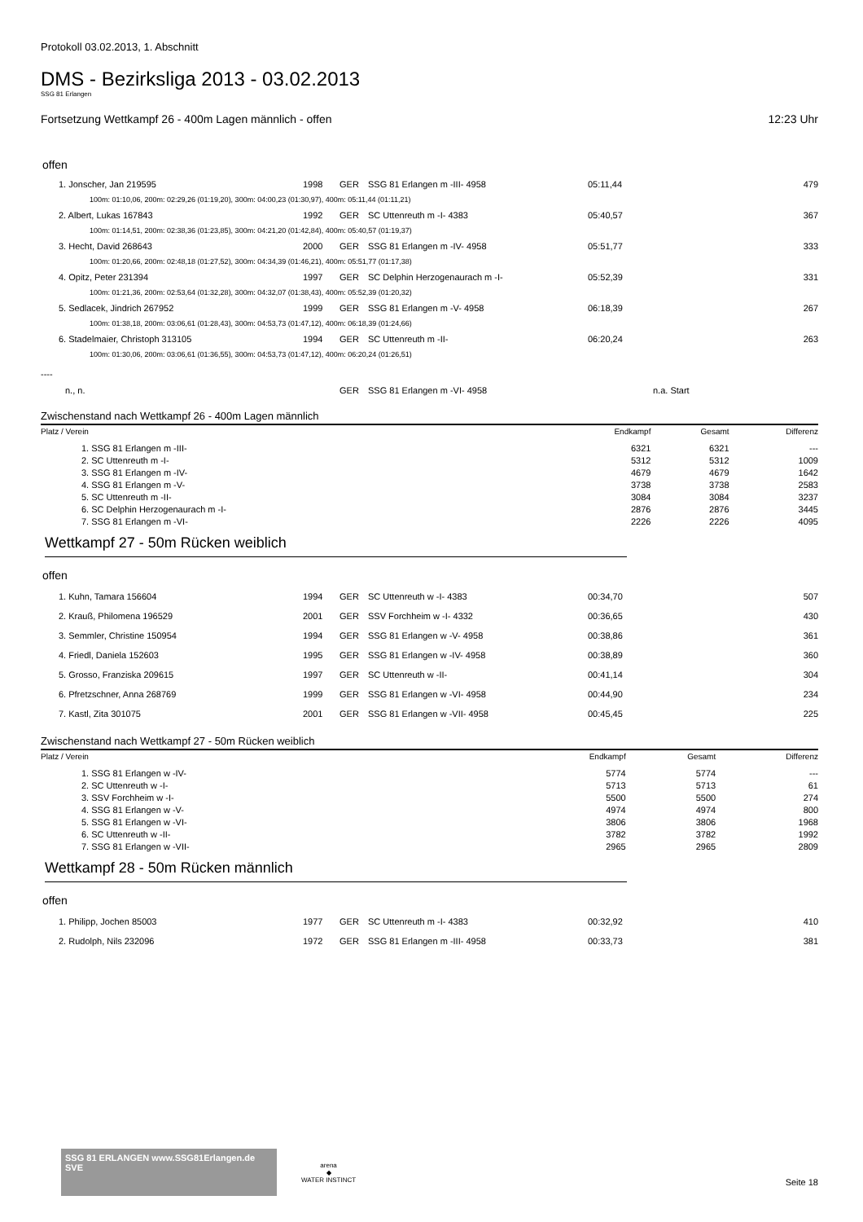Protokoll 03.02.2013, 1. Abschnitt
DMS - Bezirksliga 2013 - 03.02.2013
SSG 81 Erlangen
Fortsetzung Wettkampf 26 - 400m Lagen männlich - offen 12:23 Uhr
offen
| 1. Jonscher, Jan 219595 | 1998 | GER | SSG 81 Erlangen m -III- 4958 | 05:11,44 | | 479 |
| 100m: 01:10,06, 200m: 02:29,26 (01:19,20), 300m: 04:00,23 (01:30,97), 400m: 05:11,44 (01:11,21) | | | | | | |
| 2. Albert, Lukas 167843 | 1992 | GER | SC Uttenreuth m -I- 4383 | 05:40,57 | | 367 |
| 100m: 01:14,51, 200m: 02:38,36 (01:23,85), 300m: 04:21,20 (01:42,84), 400m: 05:40,57 (01:19,37) | | | | | | |
| 3. Hecht, David 268643 | 2000 | GER | SSG 81 Erlangen m -IV- 4958 | 05:51,77 | | 333 |
| 100m: 01:20,66, 200m: 02:48,18 (01:27,52), 300m: 04:34,39 (01:46,21), 400m: 05:51,77 (01:17,38) | | | | | | |
| 4. Opitz, Peter 231394 | 1997 | GER | SC Delphin Herzogenaurach m -I- | 05:52,39 | | 331 |
| 100m: 01:21,36, 200m: 02:53,64 (01:32,28), 300m: 04:32,07 (01:38,43), 400m: 05:52,39 (01:20,32) | | | | | | |
| 5. Sedlacek, Jindrich 267952 | 1999 | GER | SSG 81 Erlangen m -V- 4958 | 06:18,39 | | 267 |
| 100m: 01:38,18, 200m: 03:06,61 (01:28,43), 300m: 04:53,73 (01:47,12), 400m: 06:18,39 (01:24,66) | | | | | | |
| 6. Stadelmaier, Christoph 313105 | 1994 | GER | SC Uttenreuth m -II- | 06:20,24 | | 263 |
| 100m: 01:30,06, 200m: 03:06,61 (01:36,55), 300m: 04:53,73 (01:47,12), 400m: 06:20,24 (01:26,51) | | | | | | |
| ---- | | | | | | |
| n., n. | | GER | SSG 81 Erlangen m -VI- 4958 | | n.a. Start | |
Zwischenstand nach Wettkampf 26 - 400m Lagen männlich
| Platz / Verein | Endkampf | Gesamt | Differenz |
| --- | --- | --- | --- |
| 1. SSG 81 Erlangen m -III- | 6321 | 6321 | --- |
| 2. SC Uttenreuth m -I- | 5312 | 5312 | 1009 |
| 3. SSG 81 Erlangen m -IV- | 4679 | 4679 | 1642 |
| 4. SSG 81 Erlangen m -V- | 3738 | 3738 | 2583 |
| 5. SC Uttenreuth m -II- | 3084 | 3084 | 3237 |
| 6. SC Delphin Herzogenaurach m -I- | 2876 | 2876 | 3445 |
| 7. SSG 81 Erlangen m -VI- | 2226 | 2226 | 4095 |
Wettkampf 27 - 50m Rücken weiblich
offen
| 1. Kuhn, Tamara 156604 | 1994 | GER | SC Uttenreuth w -I- 4383 | 00:34,70 | | 507 |
| 2. Krauß, Philomena 196529 | 2001 | GER | SSV Forchheim w -I- 4332 | 00:36,65 | | 430 |
| 3. Semmler, Christine 150954 | 1994 | GER | SSG 81 Erlangen w -V- 4958 | 00:38,86 | | 361 |
| 4. Friedl, Daniela 152603 | 1995 | GER | SSG 81 Erlangen w -IV- 4958 | 00:38,89 | | 360 |
| 5. Grosso, Franziska 209615 | 1997 | GER | SC Uttenreuth w -II- | 00:41,14 | | 304 |
| 6. Pfretzschner, Anna 268769 | 1999 | GER | SSG 81 Erlangen w -VI- 4958 | 00:44,90 | | 234 |
| 7. Kastl, Zita 301075 | 2001 | GER | SSG 81 Erlangen w -VII- 4958 | 00:45,45 | | 225 |
Zwischenstand nach Wettkampf 27 - 50m Rücken weiblich
| Platz / Verein | Endkampf | Gesamt | Differenz |
| --- | --- | --- | --- |
| 1. SSG 81 Erlangen w -IV- | 5774 | 5774 | --- |
| 2. SC Uttenreuth w -I- | 5713 | 5713 | 61 |
| 3. SSV Forchheim w -I- | 5500 | 5500 | 274 |
| 4. SSG 81 Erlangen w -V- | 4974 | 4974 | 800 |
| 5. SSG 81 Erlangen w -VI- | 3806 | 3806 | 1968 |
| 6. SC Uttenreuth w -II- | 3782 | 3782 | 1992 |
| 7. SSG 81 Erlangen w -VII- | 2965 | 2965 | 2809 |
Wettkampf 28 - 50m Rücken männlich
offen
| 1. Philipp, Jochen 85003 | 1977 | GER | SC Uttenreuth m -I- 4383 | 00:32,92 | | 410 |
| 2. Rudolph, Nils 232096 | 1972 | GER | SSG 81 Erlangen m -III- 4958 | 00:33,73 | | 381 |
SSG 81 ERLANGEN www.SSG81Erlangen.de SVE
arena
◆
WATER INSTINCT
Seite 18